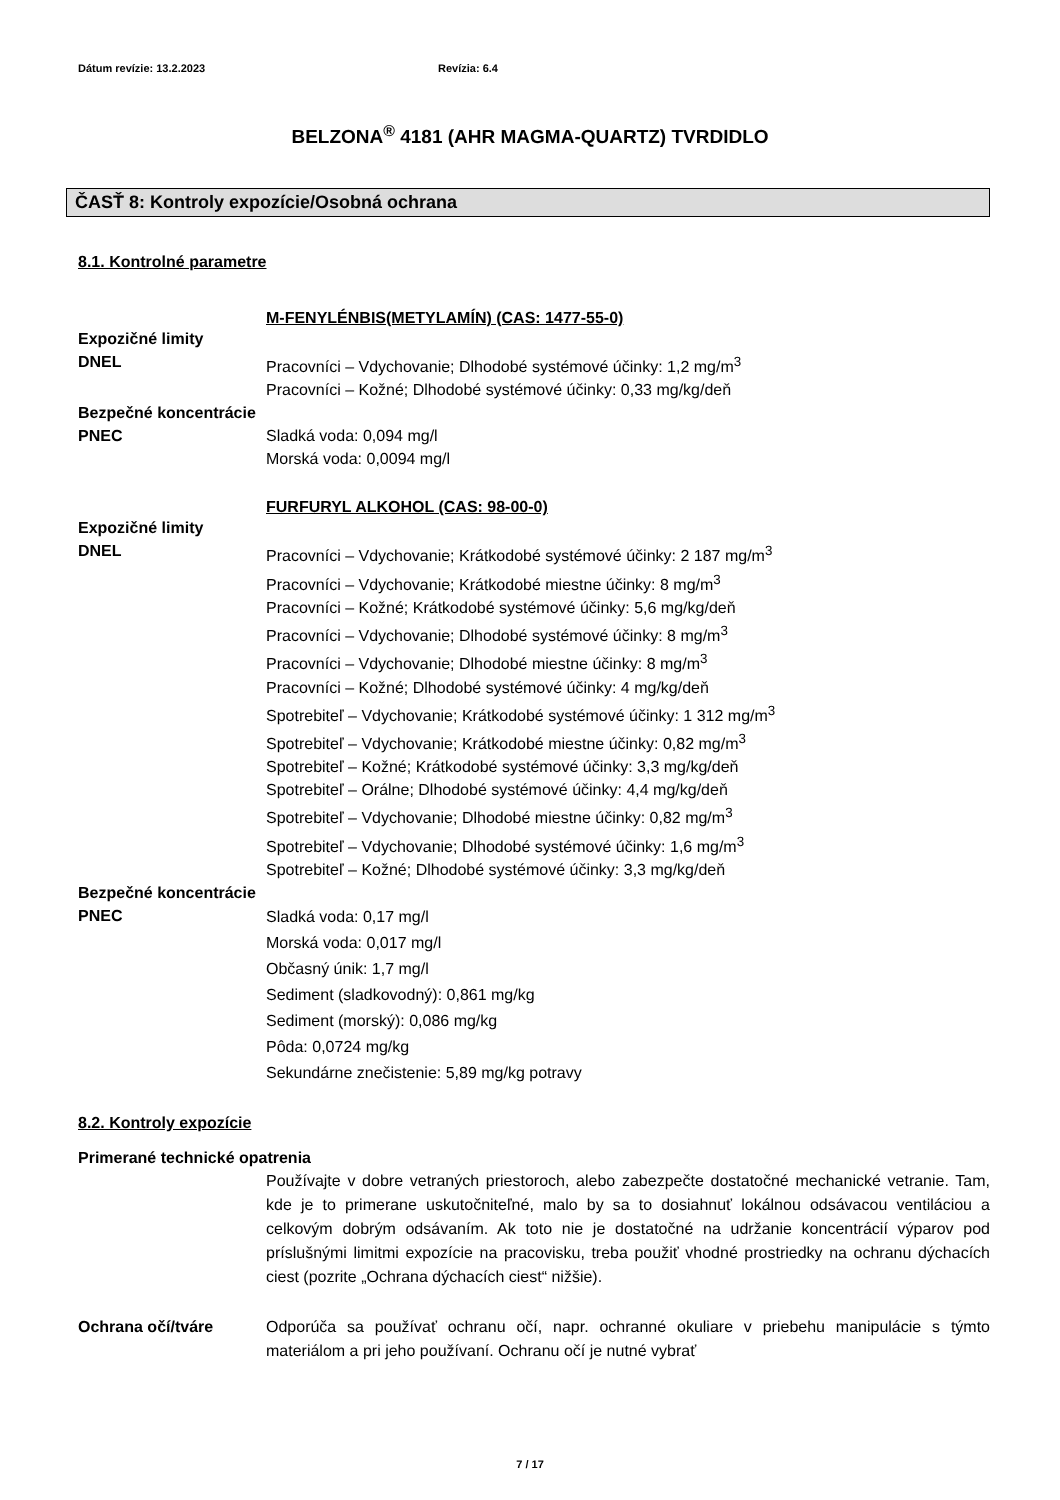Dátum revízie: 13.2.2023 Revízia: 6.4
BELZONA<sup>®</sup> 4181 (AHR MAGMA-QUARTZ) TVRDIDLO
ČASŤ 8: Kontroly expozície/Osobná ochrana
8.1. Kontrolné parametre
M-FENYLÉNBIS(METYLAMÍN) (CAS: 1477-55-0)
Expozičné limity
DNEL Pracovníci – Vdychovanie; Dlhodobé systémové účinky: 1,2 mg/m<sup>3</sup>
Pracovníci – Kožné; Dlhodobé systémové účinky: 0,33 mg/kg/deň
Bezpečné koncentrácie
PNEC Sladká voda: 0,094 mg/l
Morská voda: 0,0094 mg/l
FURFURYL ALKOHOL (CAS: 98-00-0)
Expozičné limity
DNEL Pracovníci – Vdychovanie; Krátkodobé systémové účinky: 2 187 mg/m<sup>3</sup>
Pracovníci – Vdychovanie; Krátkodobé miestne účinky: 8 mg/m<sup>3</sup>
Pracovníci – Kožné; Krátkodobé systémové účinky: 5,6 mg/kg/deň
Pracovníci – Vdychovanie; Dlhodobé systémové účinky: 8 mg/m<sup>3</sup>
Pracovníci – Vdychovanie; Dlhodobé miestne účinky: 8 mg/m<sup>3</sup>
Pracovníci – Kožné; Dlhodobé systémové účinky: 4 mg/kg/deň
Spotrebiteľ – Vdychovanie; Krátkodobé systémové účinky: 1 312 mg/m<sup>3</sup>
Spotrebiteľ – Vdychovanie; Krátkodobé miestne účinky: 0,82 mg/m<sup>3</sup>
Spotrebiteľ – Kožné; Krátkodobé systémové účinky: 3,3 mg/kg/deň
Spotrebiteľ – Orálne; Dlhodobé systémové účinky: 4,4 mg/kg/deň
Spotrebiteľ – Vdychovanie; Dlhodobé miestne účinky: 0,82 mg/m<sup>3</sup>
Spotrebiteľ – Vdychovanie; Dlhodobé systémové účinky: 1,6 mg/m<sup>3</sup>
Spotrebiteľ – Kožné; Dlhodobé systémové účinky: 3,3 mg/kg/deň
Bezpečné koncentrácie
PNEC
Sladká voda: 0,17 mg/l
Morská voda: 0,017 mg/l
Občasný únik: 1,7 mg/l
Sediment (sladkovodný): 0,861 mg/kg
Sediment (morský): 0,086 mg/kg
Pôda: 0,0724 mg/kg
Sekundárne znečistenie: 5,89 mg/kg potravy
8.2. Kontroly expozície
Primerané technické opatrenia
Používajte v dobre vetraných priestoroch, alebo zabezpečte dostatočné mechanické vetranie. Tam, kde je to primerane uskutočniteľné, malo by sa to dosiahnuť lokálnou odsávacou ventiláciou a celkovým dobrým odsávaním. Ak toto nie je dostatočné na udržanie koncentrácií výparov pod príslušnými limitmi expozície na pracovisku, treba použiť vhodné prostriedky na ochranu dýchacích ciest (pozrite „Ochrana dýchacích ciest“ nižšie).
Ochrana očí/tváre
Odporúča sa používať ochranu očí, napr. ochranné okuliare v priebehu manipulácie s týmto materiálom a pri jeho používaní. Ochranu očí je nutné vybrať
7 / 17